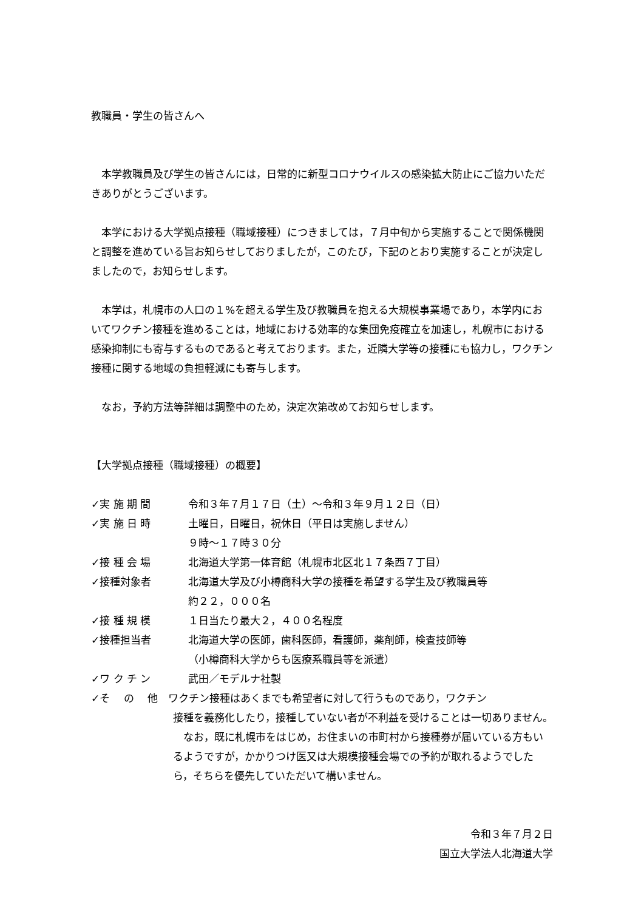教職員・学生の皆さんへ
本学教職員及び学生の皆さんには，日常的に新型コロナウイルスの感染拡大防止にご協力いただきありがとうございます。
本学における大学拠点接種（職域接種）につきましては，７月中旬から実施することで関係機関と調整を進めている旨お知らせしておりましたが，このたび，下記のとおり実施することが決定しましたので，お知らせします。
本学は，札幌市の人口の１%を超える学生及び教職員を抱える大規模事業場であり，本学内においてワクチン接種を進めることは，地域における効率的な集団免疫確立を加速し，札幌市における感染抑制にも寄与するものであると考えております。また，近隣大学等の接種にも協力し，ワクチン接種に関する地域の負担軽減にも寄与します。
なお，予約方法等詳細は調整中のため，決定次第改めてお知らせします。
【大学拠点接種（職域接種）の概要】
✓実 施 期 間 令和３年７月１７日（土）～令和３年９月１２日（日）
✓実 施 日 時 土曜日，日曜日，祝休日（平日は実施しません）
９時～１７時３０分
✓接 種 会 場 北海道大学第一体育館（札幌市北区北１７条西７丁目）
✓接種対象者 北海道大学及び小樽商科大学の接種を希望する学生及び教職員等
約２２，０００名
✓接 種 規 模 １日当たり最大２，４００名程度
✓接種担当者 北海道大学の医師，歯科医師，看護師，薬剤師，検査技師等
（小樽商科大学からも医療系職員等を派遣）
✓ワ ク チ ン 武田／モデルナ社製
✓そ　 の　 他　ワクチン接種はあくまでも希望者に対して行うものであり，ワクチン
接種を義務化したり，接種していない者が不利益を受けることは一切ありません。
なお，既に札幌市をはじめ，お住まいの市町村から接種券が届いている方もいるようですが，かかりつけ医又は大規模接種会場での予約が取れるようでしたら，そちらを優先していただいて構いません。
令和３年７月２日
国立大学法人北海道大学